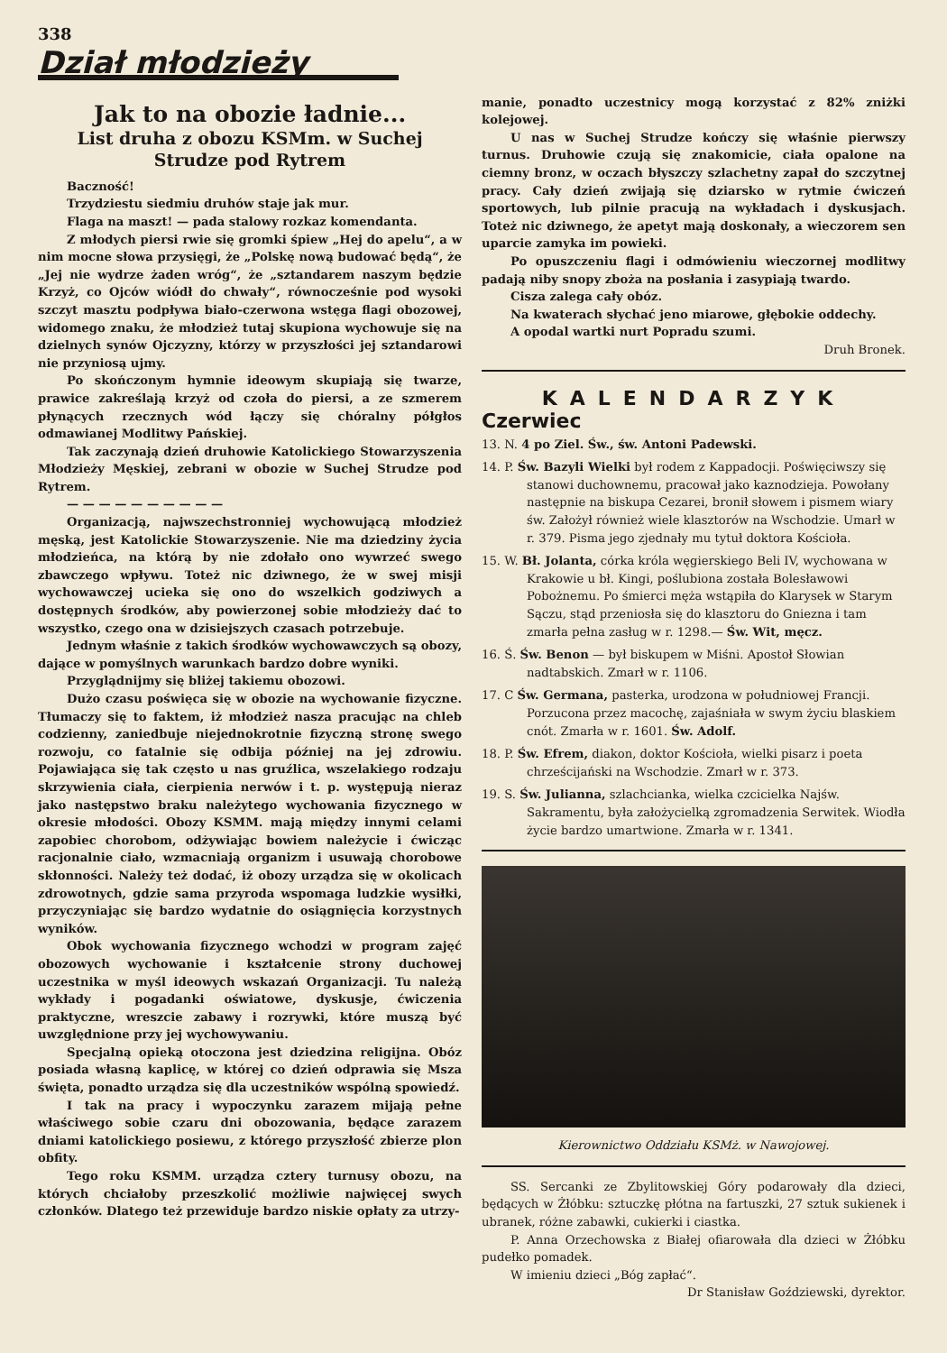338
Dział młodzieży
Jak to na obozie ładnie...
List druha z obozu KSMm. w Suchej Strudze pod Rytrem
Baczność!
Trzydziestu siedmiu druhów staje jak mur.
Flaga na maszt! — pada stalowy rozkaz komendanta.
Z młodych piersi rwie się gromki śpiew „Hej do apelu“, a w nim mocne słowa przysięgi, że „Polskę nową budować będą“, że „Jej nie wydrze żaden wróg“, że „sztandarem naszym będzie Krzyż, co Ojców wiódł do chwały“, równocześnie pod wysoki szczyt masztu podpływa biało-czerwona wstęga flagi obozowej, widomego znaku, że młodzież tutaj skupiona wychowuje się na dzielnych synów Ojczyzny, którzy w przyszłości jej sztandarowi nie przyniosą ujmy.
Po skończonym hymnie ideowym skupiają się twarze, prawice zakreślają krzyż od czoła do piersi, a ze szmerem płynących rzecznych wód łączy się chóralny półgłos odmawianej Modlitwy Pańskiej.
Tak zaczynają dzień druhowie Katolickiego Stowarzyszenia Młodzieży Męskiej, zebrani w obozie w Suchej Strudze pod Rytrem.
— — — — — — — — — —
Organizacją, najwszechstronniej wychowującą młodzież męską, jest Katolickie Stowarzyszenie. Nie ma dziedziny życia młodzieńca, na którą by nie zdołało ono wywrzeć swego zbawczego wpływu. Toteż nic dziwnego, że w swej misji wychowawczej ucieka się ono do wszelkich godziwych a dostępnych środków, aby powierzonej sobie młodzieży dać to wszystko, czego ona w dzisiejszych czasach potrzebuje.
Jednym właśnie z takich środków wychowawczych są obozy, dające w pomyślnych warunkach bardzo dobre wyniki.
Przyglądnijmy się bliżej takiemu obozowi.
Dużo czasu poświęca się w obozie na wychowanie fizyczne. Tłumaczy się to faktem, iż młodzież nasza pracując na chleb codzienny, zaniedbuje niejednokrotnie fizyczną stronę swego rozwoju, co fatalnie się odbija później na jej zdrowiu. Pojawiająca się tak często u nas gruźlica, wszelakiego rodzaju skrzywienia ciała, cierpienia nerwów i t. p. występują nieraz jako następstwo braku należytego wychowania fizycznego w okresie młodości. Obozy KSMM. mają między innymi celami zapobiec chorobom, odżywiając bowiem należycie i ćwicząc racjonalnie ciało, wzmacniają organizm i usuwają chorobowe skłonności. Należy też dodać, iż obozy urządza się w okolicach zdrowotnych, gdzie sama przyroda wspomaga ludzkie wysiłki, przyczyniając się bardzo wydatnie do osiągnięcia korzystnych wyników.
Obok wychowania fizycznego wchodzi w program zajęć obozowych wychowanie i kształcenie strony duchowej uczestnika w myśl ideowych wskazań Organizacji. Tu należą wykłady i pogadanki oświatowe, dyskusje, ćwiczenia praktyczne, wreszcie zabawy i rozrywki, które muszą być uwzględnione przy jej wychowywaniu.
Specjalną opieką otoczona jest dziedzina religijna. Obóz posiada własną kaplicę, w której co dzień odprawia się Msza święta, ponadto urządza się dla uczestników wspólną spowiedź.
I tak na pracy i wypoczynku zarazem mijają pełne właściwego sobie czaru dni obozowania, będące zarazem dniami katolickiego posiewu, z którego przyszłość zbierze plon obfity.
Tego roku KSMM. urządza cztery turnusy obozu, na których chciałoby przeszkolić możliwie najwięcej swych członków. Dlatego też przewiduje bardzo niskie opłaty za utrzy-
manie, ponadto uczestnicy mogą korzystać z 82% zniżki kolejowej.
U nas w Suchej Strudze kończy się właśnie pierwszy turnus. Druhowie czują się znakomicie, ciała opalone na ciemny bronz, w oczach błyszczy szlachetny zapał do szczytnej pracy. Cały dzień zwijają się dziarsko w rytmie ćwiczeń sportowych, lub pilnie pracują na wykładach i dyskusjach. Toteż nic dziwnego, że apetyt mają doskonały, a wieczorem sen uparcie zamyka im powieki.
Po opuszczeniu flagi i odmówieniu wieczornej modlitwy padają niby snopy zboża na posłania i zasypiają twardo.
Cisza zalega cały obóz.
Na kwaterach słychać jeno miarowe, głębokie oddechy.
A opodal wartki nurt Popradu szumi.
Druh Bronek.
KALENDARZYK
Czerwiec
13. N. 4 po Ziel. Św., św. Antoni Padewski.
14. P. Św. Bazyli Wielki był rodem z Kappadocji. Poświęciwszy się stanowi duchownemu, pracował jako kaznodzieja. Powołany następnie na biskupa Cezarei, bronił słowem i pismem wiary św. Założył również wiele klasztorów na Wschodzie. Umarł w r. 379. Pisma jego zjednały mu tytuł doktora Kościoła.
15. W. Bł. Jolanta, córka króla węgierskiego Beli IV, wychowana w Krakowie u bł. Kingi, poślubiona została Bolesławowi Pobożnemu. Po śmierci męża wstąpiła do Klarysek w Starym Sączu, stąd przeniosła się do klasztoru do Gniezna i tam zmarła pełna zasług w r. 1298.— Św. Wit, męcz.
16. Ś. Św. Benon — był biskupem w Miśni. Apostoł Słowian nadtabskich. Zmarł w r. 1106.
17. C Św. Germana, pasterka, urodzona w południowej Francji. Porzucona przez macochę, zajaśniała w swym życiu blaskiem cnót. Zmarła w r. 1601. Św. Adolf.
18. P. Św. Efrem, diakon, doktor Kościoła, wielki pisarz i poeta chrześcijański na Wschodzie. Zmarł w r. 373.
19. S. Św. Julianna, szlachcianka, wielka czcicielka Najśw. Sakramentu, była założycielką zgromadzenia Serwitek. Wiodła życie bardzo umartwione. Zmarła w r. 1341.
Kierownictwo Oddziału KSMż. w Nawojowej.
SS. Sercanki ze Zbylitowskiej Góry podarowały dla dzieci, będących w Żłóbku: sztuczkę płótna na fartuszki, 27 sztuk sukienek i ubranek, różne zabawki, cukierki i ciastka.
P. Anna Orzechowska z Białej ofiarowała dla dzieci w Żłóbku pudełko pomadek.
W imieniu dzieci „Bóg zapłać“.
Dr Stanisław Goździewski, dyrektor.